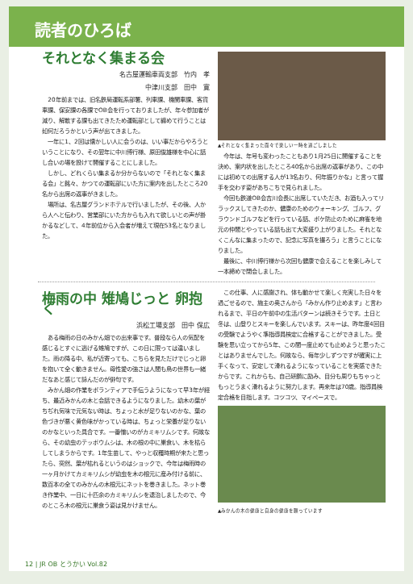読者のひろば
それとなく集まる会
名古屋運輸車両支部　竹内　孝
中津川支部　田中　寛
20年前までは、旧名鉄局運転系部署、列車課、機関車課、客貨車課、保安課の各課でOB会を行っておりましたが、年々参加者が減り、解散する課も出てきたため運転部として纏めて行うことは如何だろうかという声が出てきました。
一年に1、2回は懐かしい人に会うのは、いい事だからやろうということになり、その翌年に中川博行様、原田俊雄様を中心に話し合いの場を設けて開催することにしました。
しかし、どれくらい集まるか分からないので「それとなく集まる会」と銘々、かつての運転部にいた方に案内を出したところ20名から出席の返事がきました。
場所は、名古屋グランドホテルで行いましたが、その後、人から人へと伝わり、営業部にいた方からも入れて欲しいとの声が掛かるなどして、4年前位から入会者が増えて現在53名となりました。
▲それとなく集まった面々で楽しい一時を過ごしました
今年は、年号も変わったこともあり1月25日に開催することを決め、案内状を出したところ40名から出席の返事があり、この中には初めての出席する人が13名おり、何年振りかな」と言って握手を交わす姿があちこちで見られました。
今回も鉄道OB会吉川会長に出席していただき、お酒も入ってリラックスしてきたのか、健康のためのウォーキング、ゴルフ、グラウンドゴルフなどを行っている話、ボケ防止のために麻雀を地元の仲間とやっている話も出て大変盛り上がりました。それとなくこんなに集まったので、記念に写真を撮ろう」と言うことになりました。
最後に、中川博行様から次回も健康で会えることを楽しみして一本締めで閉会しました。
梅雨の中 雉鳩じっと 卵抱く
浜松工場支部　田中 保広
ある梅雨の日のみかん畑での出来事です。普段なら人の気配を感じるとすぐに逃げる雉鳩ですが、この日に限っては違いました。雨の降る中、私が近寄っても、こちらを見ただけでじっと卵を抱いて全く動きません。母性愛の強さは人間も鳥の世界も一緒だなあと感じて詠んだのが俳句です。
みかん畑の作業をボランティアで手伝うようになって早3年が経ち、最近みかんの木と会話できるようになりました。幼木の葉がちぢれ気味で元気ない時は、ちょっと水が足りないのかな、葉の色づきが悪く黄色味がかっている時は、ちょっと栄養が足りないのかなといった具合です。一番憎いのがカミキリムシです。何故なら、その幼虫のテッポウムシは、木の根の中に巣食い、木を枯らしてしまうからです。1年生苗して、やっと収穫時期が来たと思ったら、突然、葉が枯れるというのはショックで、今年は梅雨時の一ヶ月かけてカミキリムシが幼虫を木の根元に産み付ける前に、数百本の全てのみかんの木根元にネットを巻きました。ネット巻き作業中、一日に十匹余のカミキリムシを退治しましたので、今のところ木の根元に巣食う姿は見かけません。
この仕事、人に感謝され、体も動かせて楽しく充実した日々を過ごせるので、施主の奥さんから「みかん作り止めます」と言われるまで、平日の午前中の生活パターンは続きそうです。土日と冬は、山登りとスキーを楽しんでいます。スキーは、昨年度4回目の受験でようやく準指導員検定に合格することができました。受験を思い立ってから5年、この間一度止めても止めようと思ったことはありませんでした。何故なら、毎年少しずつですが確実に上手くなって、安定して滑れるようになっていることを実感できたからです。これからも、自己研鑽に励み、目分も周りもちゃっともっとうまく滑れるように努力します。再来年は70歳。指導員検定合格を目指します。コツコツ、マイペースで。
▲みかんの木の健康と自身の健康を願っています
12 | JR OB とうかい Vol.82